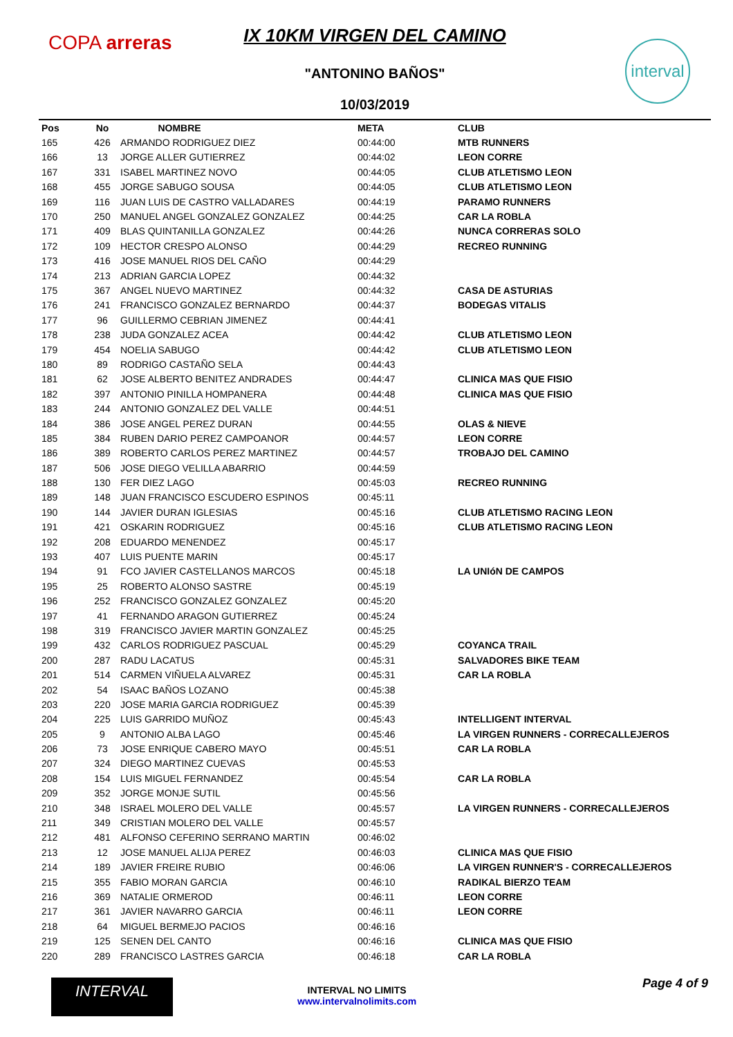COPA arreras
interval
IX 10KM VIRGEN DEL CAMINO
"ANTONINO BAÑOS"
10/03/2019
| Pos | No | NOMBRE | META | CLUB |
| --- | --- | --- | --- | --- |
| 165 | 426 | ARMANDO RODRIGUEZ DIEZ | 00:44:00 | MTB RUNNERS |
| 166 | 13 | JORGE ALLER GUTIERREZ | 00:44:02 | LEON CORRE |
| 167 | 331 | ISABEL MARTINEZ NOVO | 00:44:05 | CLUB ATLETISMO LEON |
| 168 | 455 | JORGE SABUGO SOUSA | 00:44:05 | CLUB ATLETISMO LEON |
| 169 | 116 | JUAN LUIS DE CASTRO VALLADARES | 00:44:19 | PARAMO RUNNERS |
| 170 | 250 | MANUEL ANGEL GONZALEZ GONZALEZ | 00:44:25 | CAR LA ROBLA |
| 171 | 409 | BLAS QUINTANILLA GONZALEZ | 00:44:26 | NUNCA CORRERAS SOLO |
| 172 | 109 | HECTOR CRESPO ALONSO | 00:44:29 | RECREO RUNNING |
| 173 | 416 | JOSE MANUEL RIOS DEL CAÑO | 00:44:29 | |
| 174 | 213 | ADRIAN GARCIA LOPEZ | 00:44:32 | |
| 175 | 367 | ANGEL NUEVO MARTINEZ | 00:44:32 | CASA DE ASTURIAS |
| 176 | 241 | FRANCISCO GONZALEZ BERNARDO | 00:44:37 | BODEGAS VITALIS |
| 177 | 96 | GUILLERMO CEBRIAN JIMENEZ | 00:44:41 | |
| 178 | 238 | JUDA GONZALEZ ACEA | 00:44:42 | CLUB ATLETISMO LEON |
| 179 | 454 | NOELIA SABUGO | 00:44:42 | CLUB ATLETISMO LEON |
| 180 | 89 | RODRIGO CASTAÑO SELA | 00:44:43 | |
| 181 | 62 | JOSE ALBERTO BENITEZ ANDRADES | 00:44:47 | CLINICA MAS QUE FISIO |
| 182 | 397 | ANTONIO PINILLA HOMPANERA | 00:44:48 | CLINICA MAS QUE FISIO |
| 183 | 244 | ANTONIO GONZALEZ DEL VALLE | 00:44:51 | |
| 184 | 386 | JOSE ANGEL PEREZ DURAN | 00:44:55 | OLAS & NIEVE |
| 185 | 384 | RUBEN DARIO PEREZ CAMPOANOR | 00:44:57 | LEON CORRE |
| 186 | 389 | ROBERTO CARLOS PEREZ MARTINEZ | 00:44:57 | TROBAJO DEL CAMINO |
| 187 | 506 | JOSE DIEGO VELILLA ABARRIO | 00:44:59 | |
| 188 | 130 | FER DIEZ LAGO | 00:45:03 | RECREO RUNNING |
| 189 | 148 | JUAN FRANCISCO ESCUDERO ESPINOS | 00:45:11 | |
| 190 | 144 | JAVIER DURAN IGLESIAS | 00:45:16 | CLUB ATLETISMO RACING LEON |
| 191 | 421 | OSKARIN RODRIGUEZ | 00:45:16 | CLUB ATLETISMO RACING LEON |
| 192 | 208 | EDUARDO MENENDEZ | 00:45:17 | |
| 193 | 407 | LUIS PUENTE MARIN | 00:45:17 | |
| 194 | 91 | FCO JAVIER CASTELLANOS MARCOS | 00:45:18 | LA UNIóN DE CAMPOS |
| 195 | 25 | ROBERTO ALONSO SASTRE | 00:45:19 | |
| 196 | 252 | FRANCISCO GONZALEZ GONZALEZ | 00:45:20 | |
| 197 | 41 | FERNANDO ARAGON GUTIERREZ | 00:45:24 | |
| 198 | 319 | FRANCISCO JAVIER MARTIN GONZALEZ | 00:45:25 | |
| 199 | 432 | CARLOS RODRIGUEZ PASCUAL | 00:45:29 | COYANCA TRAIL |
| 200 | 287 | RADU LACATUS | 00:45:31 | SALVADORES BIKE TEAM |
| 201 | 514 | CARMEN VIÑUELA ALVAREZ | 00:45:31 | CAR LA ROBLA |
| 202 | 54 | ISAAC BAÑOS LOZANO | 00:45:38 | |
| 203 | 220 | JOSE MARIA GARCIA RODRIGUEZ | 00:45:39 | |
| 204 | 225 | LUIS GARRIDO MUÑOZ | 00:45:43 | INTELLIGENT INTERVAL |
| 205 | 9 | ANTONIO ALBA LAGO | 00:45:46 | LA VIRGEN RUNNERS - CORRECALLEJEROS |
| 206 | 73 | JOSE ENRIQUE CABERO MAYO | 00:45:51 | CAR LA ROBLA |
| 207 | 324 | DIEGO MARTINEZ CUEVAS | 00:45:53 | |
| 208 | 154 | LUIS MIGUEL FERNANDEZ | 00:45:54 | CAR LA ROBLA |
| 209 | 352 | JORGE MONJE SUTIL | 00:45:56 | |
| 210 | 348 | ISRAEL MOLERO DEL VALLE | 00:45:57 | LA VIRGEN RUNNERS - CORRECALLEJEROS |
| 211 | 349 | CRISTIAN MOLERO DEL VALLE | 00:45:57 | |
| 212 | 481 | ALFONSO CEFERINO SERRANO MARTIN | 00:46:02 | |
| 213 | 12 | JOSE MANUEL ALIJA PEREZ | 00:46:03 | CLINICA MAS QUE FISIO |
| 214 | 189 | JAVIER FREIRE RUBIO | 00:46:06 | LA VIRGEN RUNNER'S - CORRECALLEJEROS |
| 215 | 355 | FABIO MORAN GARCIA | 00:46:10 | RADIKAL BIERZO TEAM |
| 216 | 369 | NATALIE ORMEROD | 00:46:11 | LEON CORRE |
| 217 | 361 | JAVIER NAVARRO GARCIA | 00:46:11 | LEON CORRE |
| 218 | 64 | MIGUEL BERMEJO PACIOS | 00:46:16 | |
| 219 | 125 | SENEN DEL CANTO | 00:46:16 | CLINICA MAS QUE FISIO |
| 220 | 289 | FRANCISCO LASTRES GARCIA | 00:46:18 | CAR LA ROBLA |
INTERVAL
INTERVAL NO LIMITS
www.intervalnolimits.com
Page 4 of 9